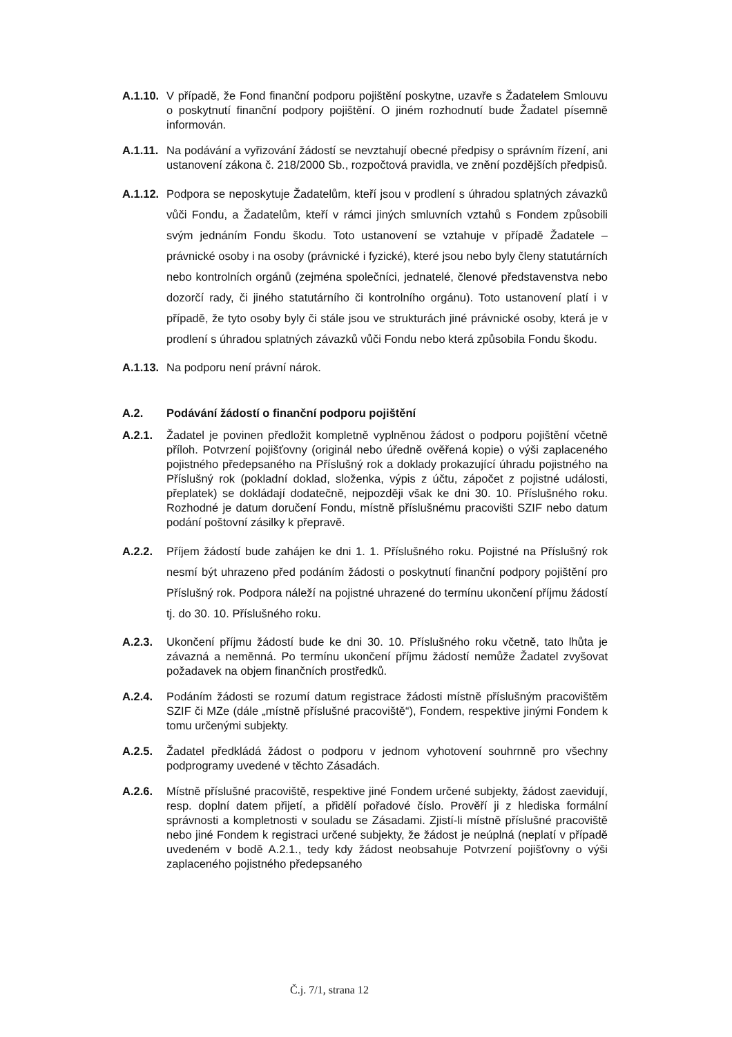A.1.10.
V případě, že Fond finanční podporu pojištění poskytne, uzavře s Žadatelem Smlouvu o poskytnutí finanční podpory pojištění. O jiném rozhodnutí bude Žadatel písemně informován.
A.1.11.
Na podávání a vyřizování žádostí se nevztahují obecné předpisy o správním řízení, ani ustanovení zákona č. 218/2000 Sb., rozpočtová pravidla, ve znění pozdějších předpisů.
A.1.12.
Podpora se neposkytuje Žadatelům, kteří jsou v prodlení s úhradou splatných závazků vůči Fondu, a Žadatelům, kteří v rámci jiných smluvních vztahů s Fondem způsobili svým jednáním Fondu škodu. Toto ustanovení se vztahuje v případě Žadatele – právnické osoby i na osoby (právnické i fyzické), které jsou nebo byly členy statutárních nebo kontrolních orgánů (zejména společníci, jednatelé, členové představenstva nebo dozorčí rady, či jiného statutárního či kontrolního orgánu). Toto ustanovení platí i v případě, že tyto osoby byly či stále jsou ve strukturách jiné právnické osoby, která je v prodlení s úhradou splatných závazků vůči Fondu nebo která způsobila Fondu škodu.
A.1.13.
Na podporu není právní nárok.
A.2. Podávání žádostí o finanční podporu pojištění
A.2.1. Žadatel je povinen předložit kompletně vyplněnou žádost o podporu pojištění včetně příloh. Potvrzení pojišťovny (originál nebo úředně ověřená kopie) o výši zaplaceného pojistného předepsaného na Příslušný rok a doklady prokazující úhradu pojistného na Příslušný rok (pokladní doklad, složenka, výpis z účtu, zápočet z pojistné události, přeplatek) se dokládají dodatečně, nejpozději však ke dni 30. 10. Příslušného roku. Rozhodné je datum doručení Fondu, místně příslušnému pracovišti SZIF nebo datum podání poštovní zásilky k přepravě.
A.2.2. Příjem žádostí bude zahájen ke dni 1. 1. Příslušného roku. Pojistné na Příslušný rok nesmí být uhrazeno před podáním žádosti o poskytnutí finanční podpory pojištění pro Příslušný rok. Podpora náleží na pojistné uhrazené do termínu ukončení příjmu žádostí tj. do 30. 10. Příslušného roku.
A.2.3. Ukončení příjmu žádostí bude ke dni 30. 10. Příslušného roku včetně, tato lhůta je závazná a neměnná. Po termínu ukončení příjmu žádostí nemůže Žadatel zvyšovat požadavek na objem finančních prostředků.
A.2.4. Podáním žádosti se rozumí datum registrace žádosti místně příslušným pracovištěm SZIF či MZe (dále „místně příslušné pracoviště“), Fondem, respektive jinými Fondem k tomu určenými subjekty.
A.2.5. Žadatel předkládá žádost o podporu v jednom vyhotovení souhrnně pro všechny podprogramy uvedené v těchto Zásadách.
A.2.6. Místně příslušné pracoviště, respektive jiné Fondem určené subjekty, žádost zaevidují, resp. doplní datem přijetí, a přidělí pořadové číslo. Prověří ji z hlediska formální správnosti a kompletnosti v souladu se Zásadami. Zjistí-li místně příslušné pracoviště nebo jiné Fondem k registraci určené subjekty, že žádost je neúplná (neplatí v případě uvedeném v bodě A.2.1., tedy kdy žádost neobsahuje Potvrzení pojišťovny o výši zaplaceného pojistného předepsaného
Č.j. 7/1, strana 12